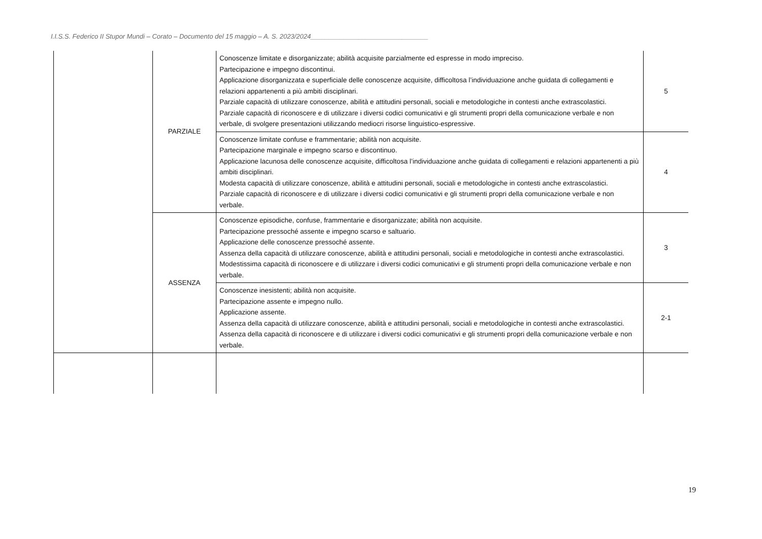I.I.S.S. Federico II Stupor Mundi – Corato – Documento del 15 maggio – A. S. 2023/2024________________________________
| | | PARZIALE | Conoscenze limitate e disorganizzate; abilità acquisite parzialmente ed espresse in modo impreciso. Partecipazione e impegno discontinui. Applicazione disorganizzata e superficiale delle conoscenze acquisite, difficoltosa l’individuazione anche guidata di collegamenti e relazioni appartenenti a più ambiti disciplinari. Parziale capacità di utilizzare conoscenze, abilità e attitudini personali, sociali e metodologiche in contesti anche extrascolastici. Parziale capacità di riconoscere e di utilizzare i diversi codici comunicativi e gli strumenti propri della comunicazione verbale e non verbale, di svolgere presentazioni utilizzando mediocri risorse linguistico-espressive. | 5 |
| | | | Conoscenze limitate confuse e frammentarie; abilità non acquisite. Partecipazione marginale e impegno scarso e discontinuo. Applicazione lacunosa delle conoscenze acquisite, difficoltosa l’individuazione anche guidata di collegamenti e relazioni appartenenti a più ambiti disciplinari. Modesta capacità di utilizzare conoscenze, abilità e attitudini personali, sociali e metodologiche in contesti anche extrascolastici. Parziale capacità di riconoscere e di utilizzare i diversi codici comunicativi e gli strumenti propri della comunicazione verbale e non verbale. | 4 |
| | | ASSENZA | Conoscenze episodiche, confuse, frammentarie e disorganizzate; abilità non acquisite. Partecipazione pressoché assente e impegno scarso e saltuario. Applicazione delle conoscenze pressoché assente. Assenza della capacità di utilizzare conoscenze, abilità e attitudini personali, sociali e metodologiche in contesti anche extrascolastici. Modestissima capacità di riconoscere e di utilizzare i diversi codici comunicativi e gli strumenti propri della comunicazione verbale e non verbale. | 3 |
| | | | Conoscenze inesistenti; abilità non acquisite. Partecipazione assente e impegno nullo. Applicazione assente. Assenza della capacità di utilizzare conoscenze, abilità e attitudini personali, sociali e metodologiche in contesti anche extrascolastici. Assenza della capacità di riconoscere e di utilizzare i diversi codici comunicativi e gli strumenti propri della comunicazione verbale e non verbale. | 2-1 |
19